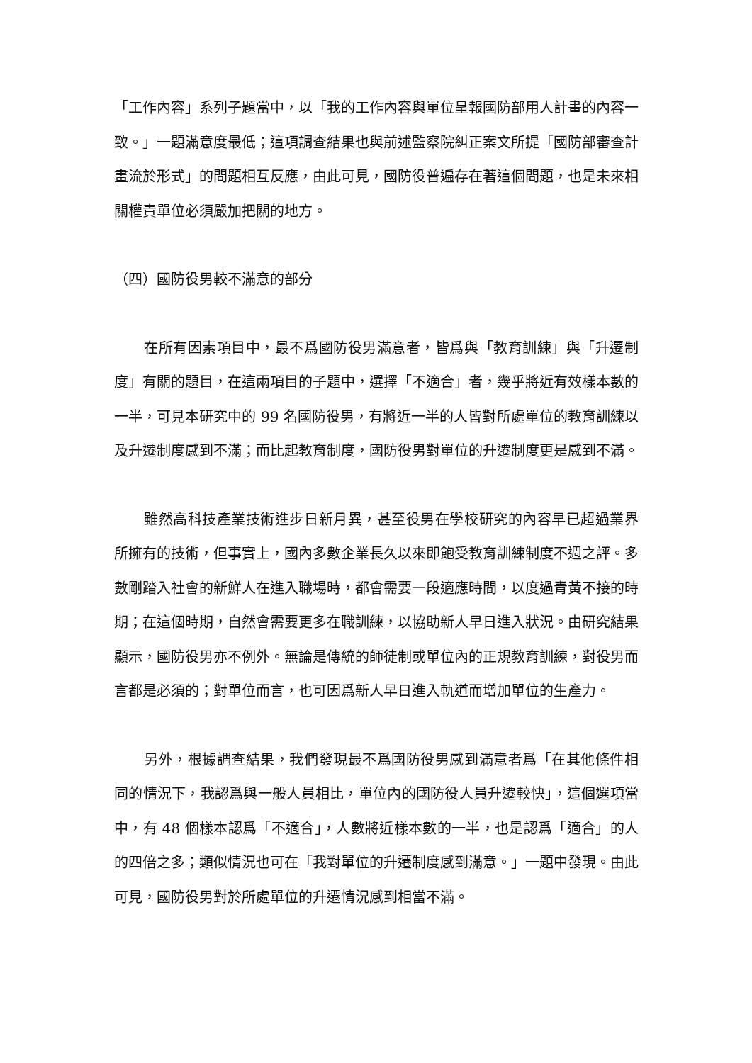「工作內容」系列子題當中，以「我的工作內容與單位呈報國防部用人計畫的內容一致。」一題滿意度最低；這項調查結果也與前述監察院糾正案文所提「國防部審查計畫流於形式」的問題相互反應，由此可見，國防役普遍存在著這個問題，也是未來相關權責單位必須嚴加把關的地方。
（四）國防役男較不滿意的部分
在所有因素項目中，最不爲國防役男滿意者，皆爲與「教育訓練」與「升遷制度」有關的題目，在這兩項目的子題中，選擇「不適合」者，幾乎將近有效樣本數的一半，可見本研究中的 99 名國防役男，有將近一半的人皆對所處單位的教育訓練以及升遷制度感到不滿；而比起教育制度，國防役男對單位的升遷制度更是感到不滿。
雖然高科技產業技術進步日新月異，甚至役男在學校研究的內容早已超過業界所擁有的技術，但事實上，國內多數企業長久以來即飽受教育訓練制度不週之評。多數剛踏入社會的新鮮人在進入職場時，都會需要一段適應時間，以度過青黃不接的時期；在這個時期，自然會需要更多在職訓練，以協助新人早日進入狀況。由研究結果顯示，國防役男亦不例外。無論是傳統的師徒制或單位內的正規教育訓練，對役男而言都是必須的；對單位而言，也可因爲新人早日進入軌道而增加單位的生產力。
另外，根據調查結果，我們發現最不爲國防役男感到滿意者爲「在其他條件相同的情況下，我認爲與一般人員相比，單位內的國防役人員升遷較快」，這個選項當中，有 48 個樣本認爲「不適合」，人數將近樣本數的一半，也是認爲「適合」的人的四倍之多；類似情況也可在「我對單位的升遷制度感到滿意。」一題中發現。由此可見，國防役男對於所處單位的升遷情況感到相當不滿。